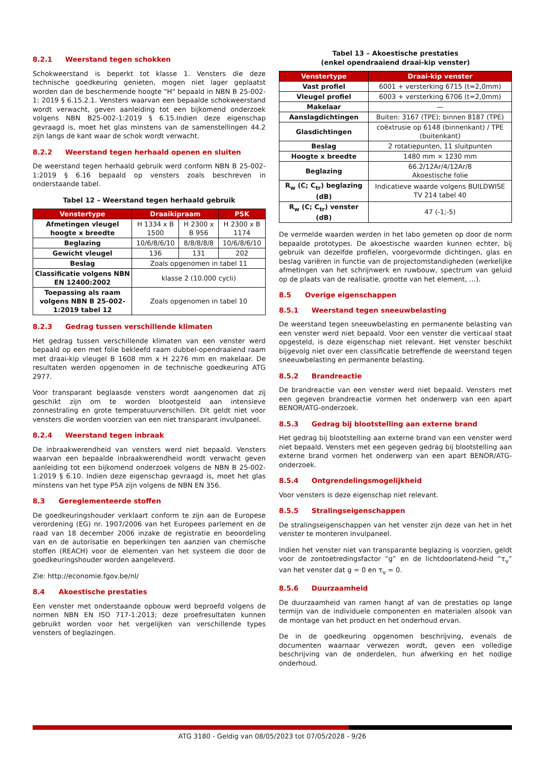8.2.1 Weerstand tegen schokken
Schokweerstand is beperkt tot klasse 1. Vensters die deze technische goedkeuring genieten, mogen niet lager geplaatst worden dan de beschermende hoogte "H" bepaald in NBN B 25-002-1: 2019 § 6.15.2.1. Vensters waarvan een bepaalde schokweerstand wordt verwacht, geven aanleiding tot een bijkomend onderzoek volgens NBN B25-002-1:2019 § 6.15.Indien deze eigenschap gevraagd is, moet het glas minstens van de samenstellingen 44.2 zijn langs de kant waar de schok wordt verwacht.
8.2.2 Weerstand tegen herhaald openen en sluiten
De weerstand tegen herhaald gebruik werd conform NBN B 25-002-1:2019 § 6.16 bepaald op vensters zoals beschreven in onderstaande tabel.
Tabel 12 – Weerstand tegen herhaald gebruik
| Venstertype | Draaikipraam | | PSK |
| --- | --- | --- | --- |
| Afmetingen vleugel hoogte x breedte | H 1334 x B 1500 | H 2300 x B 956 | H 2300 x B 1174 |
| Beglazing | 10/6/8/6/10 | 8/8/8/8/8 | 10/6/8/6/10 |
| Gewicht vleugel | 136 | 131 | 202 |
| Beslag | Zoals opgenomen in tabel 11 | | |
| Classificatie volgens NBN EN 12400:2002 | klasse 2 (10.000 cycli) | | |
| Toepassing als raam volgens NBN B 25-002-1:2019 tabel 12 | Zoals opgenomen in tabel 10 | | |
8.2.3 Gedrag tussen verschillende klimaten
Het gedrag tussen verschillende klimaten van een venster werd bepaald op een met folie bekleefd raam dubbel-opendraaiend raam met draai-kip vleugel B 1608 mm x H 2276 mm en makelaar. De resultaten werden opgenomen in de technische goedkeuring ATG 2977.
Voor transparant beglaasde vensters wordt aangenomen dat zij geschikt zijn om te worden blootgesteld aan intensieve zonnestraling en grote temperatuurverschillen. Dit geldt niet voor vensters die worden voorzien van een niet transparant invulpaneel.
8.2.4 Weerstand tegen inbraak
De inbraakwerendheid van vensters werd niet bepaald. Vensters waarvan een bepaalde inbraakwerendheid wordt verwacht geven aanleiding tot een bijkomend onderzoek volgens de NBN B 25-002-1:2019 § 6.10. Indien deze eigenschap gevraagd is, moet het glas minstens van het type P5A zijn volgens de NBN EN 356.
8.3 Gereglementeerde stoffen
De goedkeuringshouder verklaart conform te zijn aan de Europese verordening (EG) nr. 1907/2006 van het Europees parlement en de raad van 18 december 2006 inzake de registratie en beoordeling van en de autorisatie en beperkingen ten aanzien van chemische stoffen (REACH) voor de elementen van het systeem die door de goedkeuringshouder worden aangeleverd.
Zie: http://economie.fgov.be/nl/
8.4 Akoestische prestaties
Een venster met onderstaande opbouw werd beproefd volgens de normen NBN EN ISO 717-1:2013; deze proefresultaten kunnen gebruikt worden voor het vergelijken van verschillende types vensters of beglazingen.
Tabel 13 – Akoestische prestaties
(enkel opendraaiend draai-kip venster)
| Venstertype | Draai-kip venster |
| --- | --- |
| Vast profiel | 6001 + versterking 6715 (t=2,0mm) |
| Vleugel profiel | 6003 + versterking 6706 (t=2,0mm) |
| Makelaar | — |
| Aanslagdichtingen | Buiten: 3167 (TPE); binnen 8187 (TPE) |
| Glasdichtingen | coëxtrusie op 6148 (binnenkant) / TPE (buitenkant) |
| Beslag | 2 rotatiepunten, 11 sluitpunten |
| Hoogte x breedte | 1480 mm × 1230 mm |
| Beglazing | 66.2/12Ar/4/12Ar/8 Akoestische folie |
| R<sub>w</sub> (C; C<sub>tr</sub>) beglazing (dB) | Indicatieve waarde volgens BUILDWISE TV 214 tabel 40 |
| R<sub>w</sub> (C; C<sub>tr</sub>) venster (dB) | 47 (-1;-5) |
De vermelde waarden werden in het labo gemeten op door de norm bepaalde prototypes. De akoestische waarden kunnen echter, bij gebruik van dezelfde profielen, voorgevormde dichtingen, glas en beslag variëren in functie van de projectomstandigheden (werkelijke afmetingen van het schrijnwerk en ruwbouw, spectrum van geluid op de plaats van de realisatie, grootte van het element, …).
8.5 Overige eigenschappen
8.5.1 Weerstand tegen sneeuwbelasting
De weerstand tegen sneeuwbelasting en permanente belasting van een venster werd niet bepaald. Voor een venster die verticaal staat opgesteld, is deze eigenschap niet relevant. Het venster beschikt bijgevolg niet over een classificatie betreffende de weerstand tegen sneeuwbelasting en permanente belasting.
8.5.2 Brandreactie
De brandreactie van een venster werd niet bepaald. Vensters met een gegeven brandreactie vormen het onderwerp van een apart BENOR/ATG-onderzoek.
8.5.3 Gedrag bij blootstelling aan externe brand
Het gedrag bij blootstelling aan externe brand van een venster werd niet bepaald. Vensters met een gegeven gedrag bij blootstelling aan externe brand vormen het onderwerp van een apart BENOR/ATG-onderzoek.
8.5.4 Ontgrendelingsmogelijkheid
Voor vensters is deze eigenschap niet relevant.
8.5.5 Stralingseigenschappen
De stralingseigenschappen van het venster zijn deze van het in het venster te monteren invulpaneel.
Indien het venster niet van transparante beglazing is voorzien, geldt voor de zontoetredingsfactor “g” en de lichtdoorlatend-heid “τ<sub>v</sub>” van het venster dat g = 0 en τ<sub>v</sub> = 0.
8.5.6 Duurzaamheid
De duurzaamheid van ramen hangt af van de prestaties op lange termijn van de individuele componenten en materialen alsook van de montage van het product en het onderhoud ervan.
De in de goedkeuring opgenomen beschrijving, evenals de documenten waarnaar verwezen wordt, geven een volledige beschrijving van de onderdelen, hun afwerking en het nodige onderhoud.
ATG 3180 - Geldig van 08/05/2023 tot 07/05/2028 - 9/26